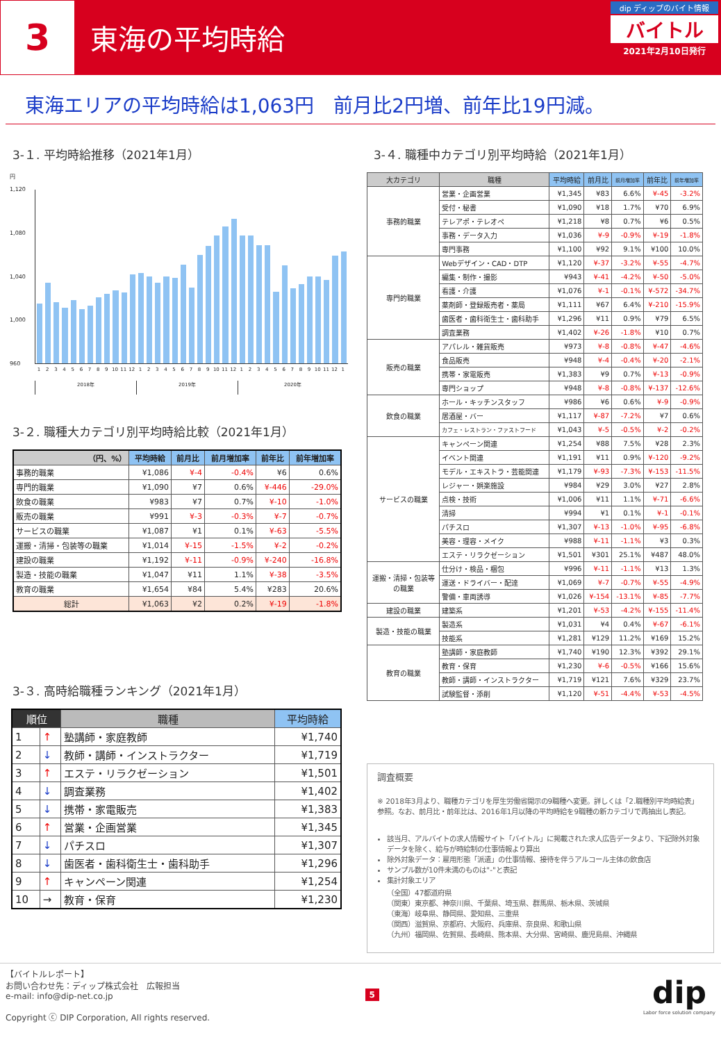3
東海の平均時給
dip ディップのバイト情報
バイトル
2021年2月10日発行
東海エリアの平均時給は1,063円　前月比2円増、前年比19円減。
3-１. 平均時給推移（2021年1月）
円
1,120
1,080
1,040
1,000
960
123456789 10 11 12 123456789 10 11 12 123456789 10 11 12 1
2018年 2019年 2020年
3-２. 職種大カテゴリ別平均時給比較（2021年1月）
| （円、%） | 平均時給 | 前月比 | 前月増加率 | 前年比 | 前年増加率 |
| --- | --- | --- | --- | --- | --- |
| 事務的職業 | ¥1,086 | ¥-4 | -0.4% | ¥6 | 0.6% |
| 専門的職業 | ¥1,090 | ¥7 | 0.6% | ¥-446 | -29.0% |
| 飲食の職業 | ¥983 | ¥7 | 0.7% | ¥-10 | -1.0% |
| 販売の職業 | ¥991 | ¥-3 | -0.3% | ¥-7 | -0.7% |
| サービスの職業 | ¥1,087 | ¥1 | 0.1% | ¥-63 | -5.5% |
| 運搬・清掃・包装等の職業 | ¥1,014 | ¥-15 | -1.5% | ¥-2 | -0.2% |
| 建設の職業 | ¥1,192 | ¥-11 | -0.9% | ¥-240 | -16.8% |
| 製造・技能の職業 | ¥1,047 | ¥11 | 1.1% | ¥-38 | -3.5% |
| 教育の職業 | ¥1,654 | ¥84 | 5.4% | ¥283 | 20.6% |
| 総計 | ¥1,063 | ¥2 | 0.2% | ¥-19 | -1.8% |
3-３. 高時給職種ランキング（2021年1月）
| 順位 | | 職種 | 平均時給 |
| --- | --- | --- | --- |
| 1 | ↑ | 塾講師・家庭教師 | ¥1,740 |
| 2 | ↓ | 教師・講師・インストラクター | ¥1,719 |
| 3 | ↑ | エステ・リラクゼーション | ¥1,501 |
| 4 | ↓ | 調査業務 | ¥1,402 |
| 5 | ↓ | 携帯・家電販売 | ¥1,383 |
| 6 | ↑ | 営業・企画営業 | ¥1,345 |
| 7 | ↓ | パチスロ | ¥1,307 |
| 8 | ↓ | 歯医者・歯科衛生士・歯科助手 | ¥1,296 |
| 9 | ↑ | キャンペーン関連 | ¥1,254 |
| 10 | → | 教育・保育 | ¥1,230 |
3-４. 職種中カテゴリ別平均時給（2021年1月）
| 大カテゴリ | 職種 | 平均時給 | 前月比 | 前月増加率 | 前年比 | 前年増加率 |
| --- | --- | --- | --- | --- | --- | --- |
| 事務的職業 | 営業・企画営業 | ¥1,345 | ¥83 | 6.6% | ¥-45 | -3.2% |
| | 受付・秘書 | ¥1,090 | ¥18 | 1.7% | ¥70 | 6.9% |
| | テレアポ・テレオペ | ¥1,218 | ¥8 | 0.7% | ¥6 | 0.5% |
| | 事務・データ入力 | ¥1,036 | ¥-9 | -0.9% | ¥-19 | -1.8% |
| | 専門事務 | ¥1,100 | ¥92 | 9.1% | ¥100 | 10.0% |
| 専門的職業 | Webデザイン・CAD・DTP | ¥1,120 | ¥-37 | -3.2% | ¥-55 | -4.7% |
| | 編集・制作・撮影 | ¥943 | ¥-41 | -4.2% | ¥-50 | -5.0% |
| | 看護・介護 | ¥1,076 | ¥-1 | -0.1% | ¥-572 | -34.7% |
| | 薬剤師・登録販売者・薬局 | ¥1,111 | ¥67 | 6.4% | ¥-210 | -15.9% |
| | 歯医者・歯科衛生士・歯科助手 | ¥1,296 | ¥11 | 0.9% | ¥79 | 6.5% |
| | 調査業務 | ¥1,402 | ¥-26 | -1.8% | ¥10 | 0.7% |
| 販売の職業 | アパレル・雑貨販売 | ¥973 | ¥-8 | -0.8% | ¥-47 | -4.6% |
| | 食品販売 | ¥948 | ¥-4 | -0.4% | ¥-20 | -2.1% |
| | 携帯・家電販売 | ¥1,383 | ¥9 | 0.7% | ¥-13 | -0.9% |
| | 専門ショップ | ¥948 | ¥-8 | -0.8% | ¥-137 | -12.6% |
| 飲食の職業 | ホール・キッチンスタッフ | ¥986 | ¥6 | 0.6% | ¥-9 | -0.9% |
| | 居酒屋・バー | ¥1,117 | ¥-87 | -7.2% | ¥7 | 0.6% |
| | カフェ・レストラン・ファストフード | ¥1,043 | ¥-5 | -0.5% | ¥-2 | -0.2% |
| サービスの職業 | キャンペーン関連 | ¥1,254 | ¥88 | 7.5% | ¥28 | 2.3% |
| | イベント関連 | ¥1,191 | ¥11 | 0.9% | ¥-120 | -9.2% |
| | モデル・エキストラ・芸能関連 | ¥1,179 | ¥-93 | -7.3% | ¥-153 | -11.5% |
| | レジャー・娯楽施設 | ¥984 | ¥29 | 3.0% | ¥27 | 2.8% |
| | 点検・技術 | ¥1,006 | ¥11 | 1.1% | ¥-71 | -6.6% |
| | 清掃 | ¥994 | ¥1 | 0.1% | ¥-1 | -0.1% |
| | パチスロ | ¥1,307 | ¥-13 | -1.0% | ¥-95 | -6.8% |
| | 美容・理容・メイク | ¥988 | ¥-11 | -1.1% | ¥3 | 0.3% |
| | エステ・リラクゼーション | ¥1,501 | ¥301 | 25.1% | ¥487 | 48.0% |
| 運搬・清掃・包装等 の職業 | 仕分け・検品・梱包 | ¥996 | ¥-11 | -1.1% | ¥13 | 1.3% |
| | 運送・ドライバー・配達 | ¥1,069 | ¥-7 | -0.7% | ¥-55 | -4.9% |
| | 警備・車両誘導 | ¥1,026 | ¥-154 | -13.1% | ¥-85 | -7.7% |
| 建設の職業 | 建築系 | ¥1,201 | ¥-53 | -4.2% | ¥-155 | -11.4% |
| 製造・技能の職業 | 製造系 | ¥1,031 | ¥4 | 0.4% | ¥-67 | -6.1% |
| | 技能系 | ¥1,281 | ¥129 | 11.2% | ¥169 | 15.2% |
| 教育の職業 | 塾講師・家庭教師 | ¥1,740 | ¥190 | 12.3% | ¥392 | 29.1% |
| | 教育・保育 | ¥1,230 | ¥-6 | -0.5% | ¥166 | 15.6% |
| | 教師・講師・インストラクター | ¥1,719 | ¥121 | 7.6% | ¥329 | 23.7% |
| | 試験監督・添削 | ¥1,120 | ¥-51 | -4.4% | ¥-53 | -4.5% |
調査概要
※ 2018年3月より、職種カテゴリを厚生労働省開示の9職種へ変更。詳しくは「2.職種別平均時給表」参照。なお、前月比・前年比は、2016年1月以降の平均時給を9職種の新カテゴリで再抽出し表記。
該当月、アルバイトの求人情報サイト「バイトル」に掲載された求人広告データより、下記除外対象データを除く、給与が時給制の仕事情報より算出
除外対象データ：雇用形態「派遣」の仕事情報、接待を伴うアルコール主体の飲食店
サンプル数が10件未満のものは"-"と表記
集計対象エリア
（全国）47都道府県
（関東）東京都、神奈川県、千葉県、埼玉県、群馬県、栃木県、茨城県
（東海）岐阜県、静岡県、愛知県、三重県
（関西）滋賀県、京都府、大阪府、兵庫県、奈良県、和歌山県
（九州）福岡県、佐賀県、長崎県、熊本県、大分県、宮崎県、鹿児島県、沖縄県
【バイトルレポート】
お問い合わせ先：ディップ株式会社　広報担当
e-mail: info@dip-net.co.jp
Copyright ⓒ DIP Corporation, All rights reserved.
5
dip
Labor force solution company